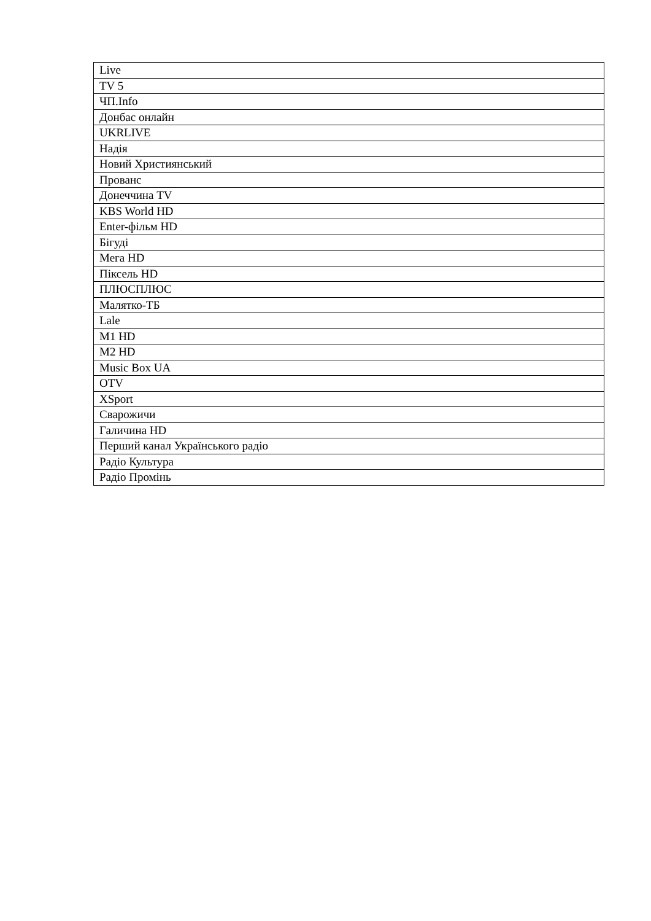| Live |
| TV 5 |
| ЧП.Info |
| Донбас онлайн |
| UKRLIVE |
| Надія |
| Новий Християнський |
| Прованс |
| Донеччина TV |
| KBS World HD |
| Enter-фільм HD |
| Бігуді |
| Мега HD |
| Піксель HD |
| ПЛЮСПЛЮС |
| Малятко-ТБ |
| Lale |
| M1 HD |
| M2 HD |
| Music Box UA |
| OTV |
| XSport |
| Сварожичи |
| Галичина HD |
| Перший канал Українського радіо |
| Радіо Культура |
| Радіо Промінь |